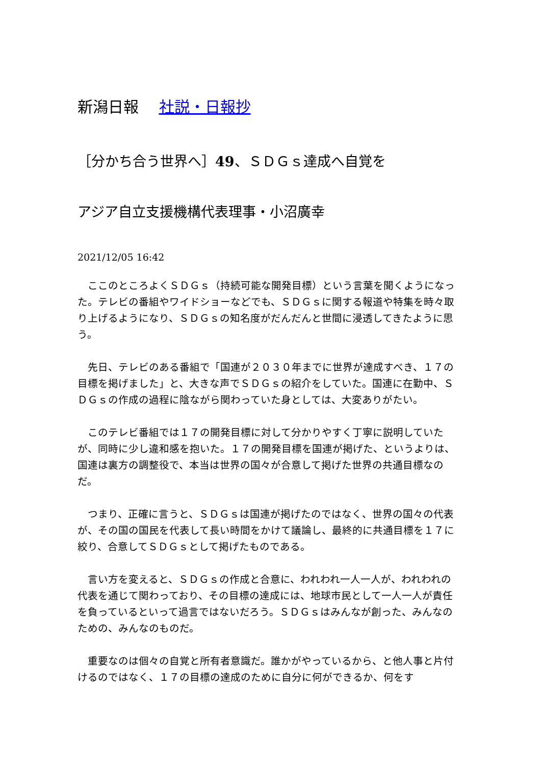新潟日報 社説・日報抄
［分かち合う世界へ］49、ＳＤＧｓ達成へ自覚を
アジア自立支援機構代表理事・小沼廣幸
2021/12/05 16:42
　ここのところよくＳＤＧｓ（持続可能な開発目標）という言葉を聞くようになった。テレビの番組やワイドショーなどでも、ＳＤＧｓに関する報道や特集を時々取り上げるようになり、ＳＤＧｓの知名度がだんだんと世間に浸透してきたように思う。
　先日、テレビのある番組で「国連が２０３０年までに世界が達成すべき、１７の目標を掲げました」と、大きな声でＳＤＧｓの紹介をしていた。国連に在勤中、ＳＤＧｓの作成の過程に陰ながら関わっていた身としては、大変ありがたい。
　このテレビ番組では１７の開発目標に対して分かりやすく丁寧に説明していたが、同時に少し違和感を抱いた。１７の開発目標を国連が掲げた、というよりは、国連は裏方の調整役で、本当は世界の国々が合意して掲げた世界の共通目標なのだ。
　つまり、正確に言うと、ＳＤＧｓは国連が掲げたのではなく、世界の国々の代表が、その国の国民を代表して長い時間をかけて議論し、最終的に共通目標を１７に絞り、合意してＳＤＧｓとして掲げたものである。
　言い方を変えると、ＳＤＧｓの作成と合意に、われわれ一人一人が、われわれの代表を通じて関わっており、その目標の達成には、地球市民として一人一人が責任を負っているといって過言ではないだろう。ＳＤＧｓはみんなが創った、みんなのための、みんなのものだ。
　重要なのは個々の自覚と所有者意識だ。誰かがやっているから、と他人事と片付けるのではなく、１７の目標の達成のために自分に何ができるか、何をす